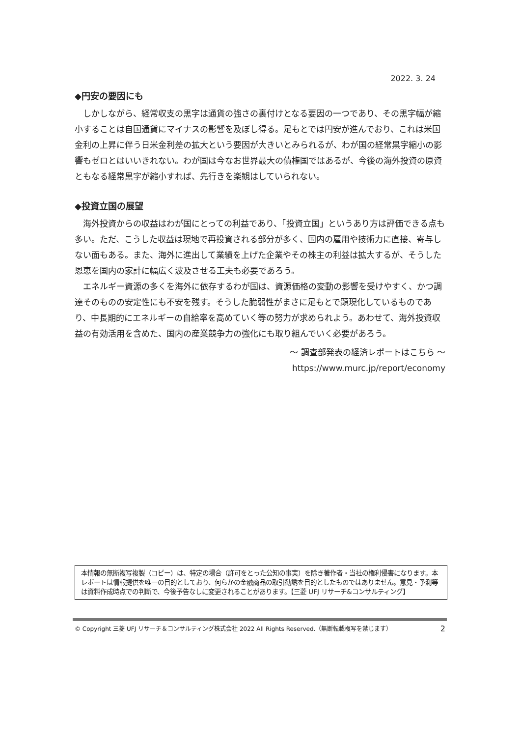2022. 3. 24
◆円安の要因にも
しかしながら、経常収支の黒字は通貨の強さの裏付けとなる要因の一つであり、その黒字幅が縮小することは自国通貨にマイナスの影響を及ぼし得る。足もとでは円安が進んでおり、これは米国金利の上昇に伴う日米金利差の拡大という要因が大きいとみられるが、わが国の経常黒字縮小の影響もゼロとはいいきれない。わが国は今なお世界最大の債権国ではあるが、今後の海外投資の原資ともなる経常黒字が縮小すれば、先行きを楽観はしていられない。
◆投資立国の展望
海外投資からの収益はわが国にとっての利益であり、「投資立国」というあり方は評価できる点も多い。ただ、こうした収益は現地で再投資される部分が多く、国内の雇用や技術力に直接、寄与しない面もある。また、海外に進出して業績を上げた企業やその株主の利益は拡大するが、そうした恩恵を国内の家計に幅広く波及させる工夫も必要であろう。
エネルギー資源の多くを海外に依存するわが国は、資源価格の変動の影響を受けやすく、かつ調達そのものの安定性にも不安を残す。そうした脆弱性がまさに足もとで顕現化しているものであり、中長期的にエネルギーの自給率を高めていく等の努力が求められよう。あわせて、海外投資収益の有効活用を含めた、国内の産業競争力の強化にも取り組んでいく必要があろう。
～ 調査部発表の経済レポートはこちら ～
https://www.murc.jp/report/economy
本情報の無断複写複製（コピー）は、特定の場合（許可をとった公知の事実）を除き著作者・当社の権利侵害になります。本レポートは情報提供を唯一の目的としており、何らかの金融商品の取引勧誘を目的としたものではありません。意見・予測等は資料作成時点での判断で、今後予告なしに変更されることがあります。【三菱 UFJ リサーチ&コンサルティング】
© Copyright 三菱 UFJ リサーチ＆コンサルティング株式会社 2022 All Rights Reserved.（無断転載複写を禁じます） 2